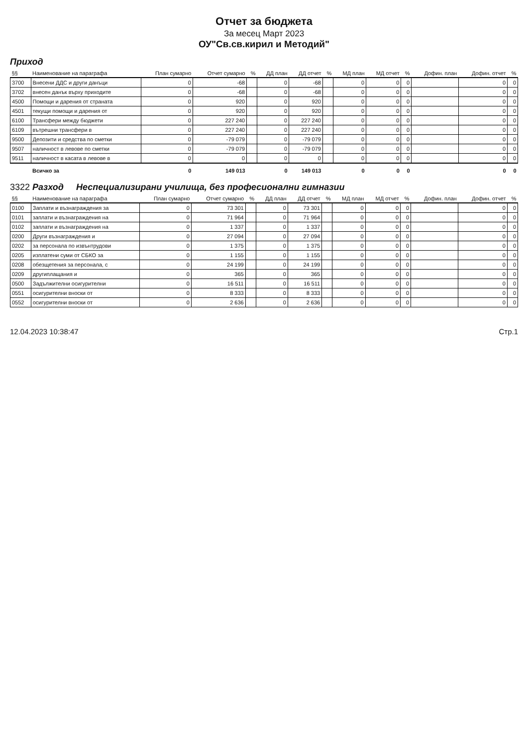Отчет за бюджета
За месец Март 2023
ОУ"Св.св.кирил и Методий"
Приход
| §§ | Наименование на параграфа | План сумарно | Отчет сумарно | % | ДД план | ДД отчет | % | МД план | МД отчет | % | Дофин. план | Дофин. отчет | % |
| --- | --- | --- | --- | --- | --- | --- | --- | --- | --- | --- | --- | --- | --- |
| 3700 | Внесени ДДС и други данъци | 0 | -68 | | 0 | -68 | | 0 | 0 | 0 | | 0 | 0 |
| 3702 | внесен данък върху приходите | 0 | -68 | | 0 | -68 | | 0 | 0 | 0 | | 0 | 0 |
| 4500 | Помощи и дарения от страната | 0 | 920 | | 0 | 920 | | 0 | 0 | 0 | | 0 | 0 |
| 4501 | текущи помощи и дарения от | 0 | 920 | | 0 | 920 | | 0 | 0 | 0 | | 0 | 0 |
| 6100 | Трансфери между бюджети | 0 | 227 240 | | 0 | 227 240 | | 0 | 0 | 0 | | 0 | 0 |
| 6109 | вътрешни трансфери в | 0 | 227 240 | | 0 | 227 240 | | 0 | 0 | 0 | | 0 | 0 |
| 9500 | Депозити и средства по сметки | 0 | -79 079 | | 0 | -79 079 | | 0 | 0 | 0 | | 0 | 0 |
| 9507 | наличност в левове по сметки | 0 | -79 079 | | 0 | -79 079 | | 0 | 0 | 0 | | 0 | 0 |
| 9511 | наличност в касата в левове в | 0 | 0 | | 0 | 0 | | 0 | 0 | 0 | | 0 | 0 |
| | Всичко за | 0 | 149 013 | | 0 | 149 013 | | 0 | 0 | 0 | | 0 | 0 |
3322 Разход Неспециализирани училища, без професионални гимназии
| §§ | Наименование на параграфа | План сумарно | Отчет сумарно | % | ДД план | ДД отчет | % | МД план | МД отчет | % | Дофин. план | Дофин. отчет | % |
| --- | --- | --- | --- | --- | --- | --- | --- | --- | --- | --- | --- | --- | --- |
| 0100 | Заплати и възнаграждения за | 0 | 73 301 | | 0 | 73 301 | | 0 | 0 | 0 | | 0 | 0 |
| 0101 | заплати и възнаграждения на | 0 | 71 964 | | 0 | 71 964 | | 0 | 0 | 0 | | 0 | 0 |
| 0102 | заплати и възнаграждения на | 0 | 1 337 | | 0 | 1 337 | | 0 | 0 | 0 | | 0 | 0 |
| 0200 | Други възнаграждения и | 0 | 27 094 | | 0 | 27 094 | | 0 | 0 | 0 | | 0 | 0 |
| 0202 | за персонала по извънтрудови | 0 | 1 375 | | 0 | 1 375 | | 0 | 0 | 0 | | 0 | 0 |
| 0205 | изплатени суми от СБКО за | 0 | 1 155 | | 0 | 1 155 | | 0 | 0 | 0 | | 0 | 0 |
| 0208 | обезщетения за персонала, с | 0 | 24 199 | | 0 | 24 199 | | 0 | 0 | 0 | | 0 | 0 |
| 0209 | другиплащания и | 0 | 365 | | 0 | 365 | | 0 | 0 | 0 | | 0 | 0 |
| 0500 | Задължителни осигурителни | 0 | 16 511 | | 0 | 16 511 | | 0 | 0 | 0 | | 0 | 0 |
| 0551 | осигурителни вноски от | 0 | 8 333 | | 0 | 8 333 | | 0 | 0 | 0 | | 0 | 0 |
| 0552 | осигурителни вноски от | 0 | 2 636 | | 0 | 2 636 | | 0 | 0 | 0 | | 0 | 0 |
12.04.2023 10:38:47 Стр.1